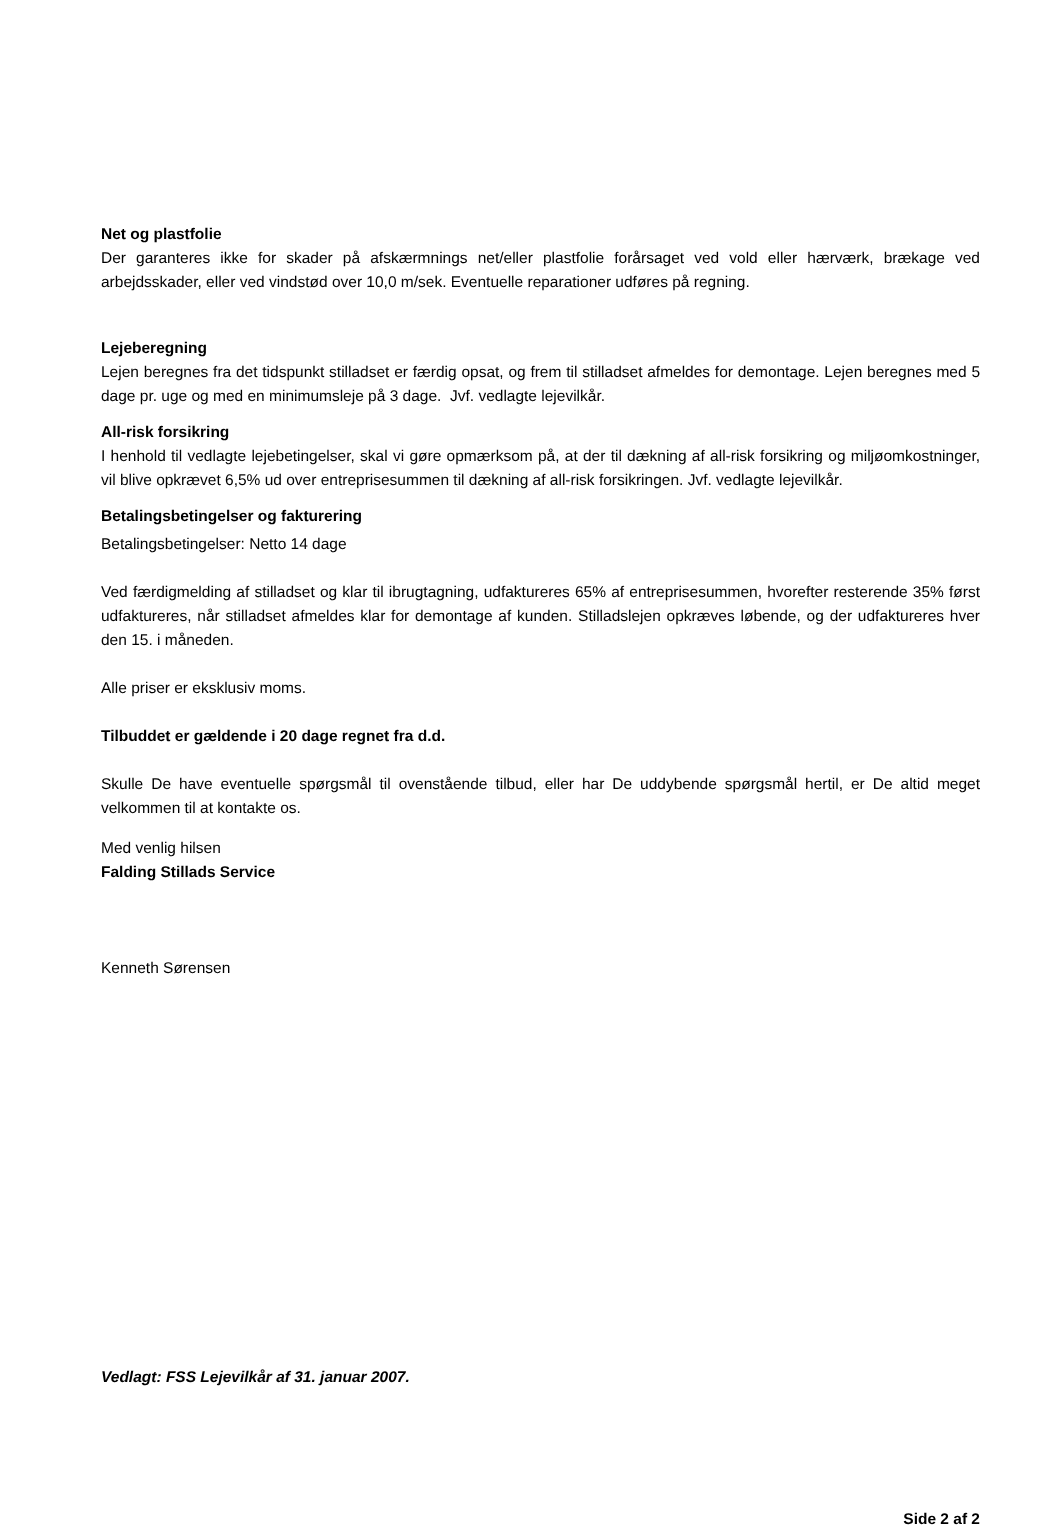Net og plastfolie
Der garanteres ikke for skader på afskærmnings net/eller plastfolie forårsaget ved vold eller hærværk, brækage ved arbejdsskader, eller ved vindstød over 10,0 m/sek. Eventuelle reparationer udføres på regning.
Lejeberegning
Lejen beregnes fra det tidspunkt stilladset er færdig opsat, og frem til stilladset afmeldes for demontage. Lejen beregnes med 5 dage pr. uge og med en minimumsleje på 3 dage. Jvf. vedlagte lejevilkår.
All-risk forsikring
I henhold til vedlagte lejebetingelser, skal vi gøre opmærksom på, at der til dækning af all-risk forsikring og miljøomkostninger, vil blive opkrævet 6,5% ud over entreprisesummen til dækning af all-risk forsikringen. Jvf. vedlagte lejevilkår.
Betalingsbetingelser og fakturering
Betalingsbetingelser: Netto 14 dage
Ved færdigmelding af stilladset og klar til ibrugtagning, udfaktureres 65% af entreprisesummen, hvorefter resterende 35% først udfaktureres, når stilladset afmeldes klar for demontage af kunden. Stilladslejen opkræves løbende, og der udfaktureres hver den 15. i måneden.
Alle priser er eksklusiv moms.
Tilbuddet er gældende i 20 dage regnet fra d.d.
Skulle De have eventuelle spørgsmål til ovenstående tilbud, eller har De uddybende spørgsmål hertil, er De altid meget velkommen til at kontakte os.
Med venlig hilsen
Falding Stillads Service
Kenneth Sørensen
Vedlagt: FSS Lejevilkår af 31. januar 2007.
Side 2 af 2